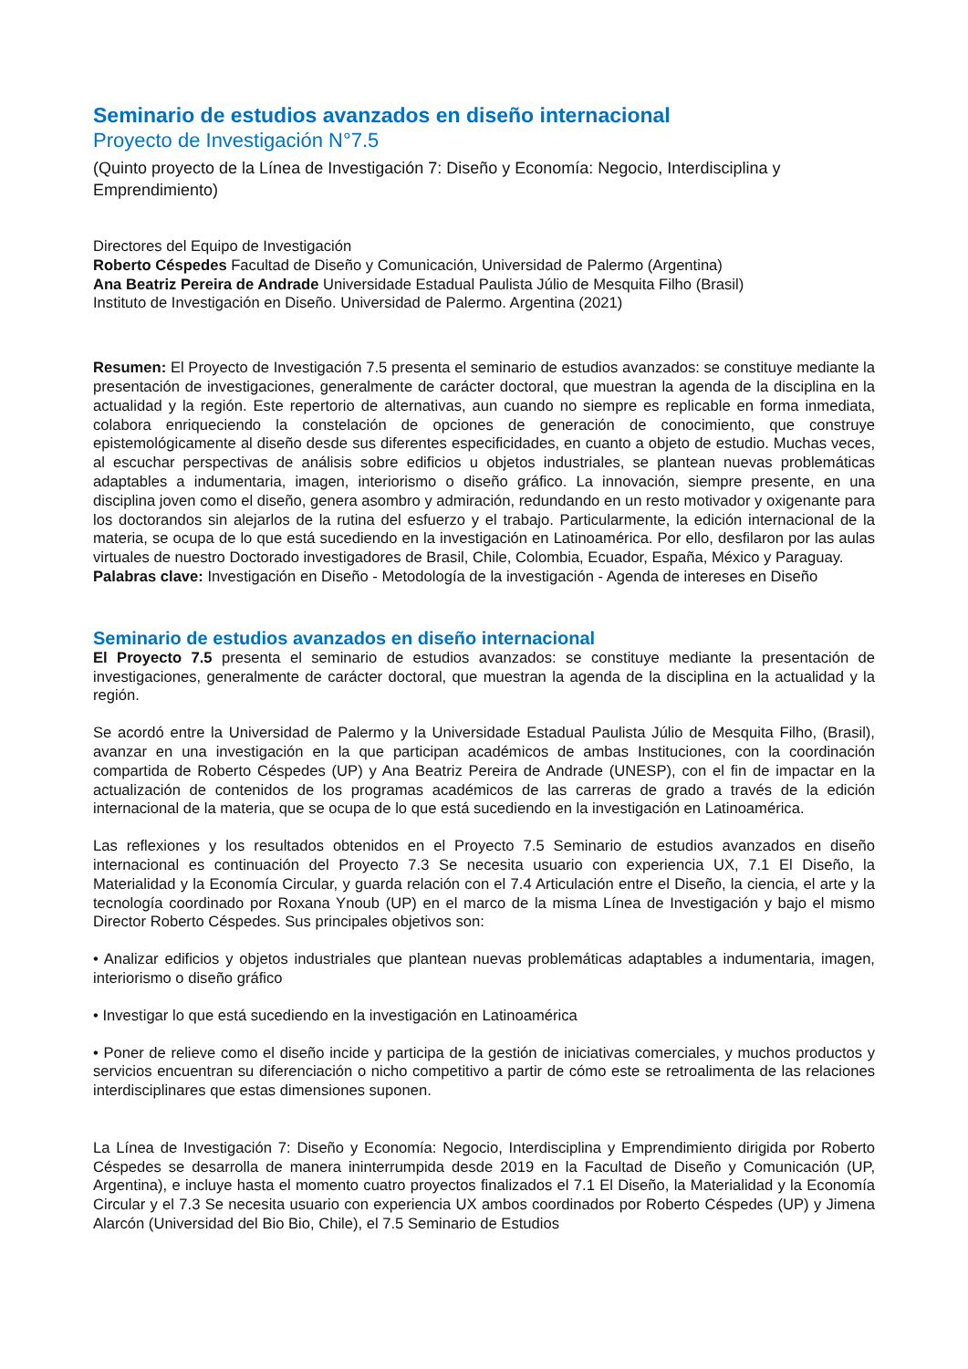Seminario de estudios avanzados en diseño internacional
Proyecto de Investigación N°7.5
(Quinto proyecto de la Línea de Investigación 7: Diseño y Economía: Negocio, Interdisciplina y Emprendimiento)
Directores del Equipo de Investigación
Roberto Céspedes Facultad de Diseño y Comunicación, Universidad de Palermo (Argentina)
Ana Beatriz Pereira de Andrade Universidade Estadual Paulista Júlio de Mesquita Filho (Brasil)
Instituto de Investigación en Diseño. Universidad de Palermo. Argentina (2021)
Resumen: El Proyecto de Investigación 7.5 presenta el seminario de estudios avanzados: se constituye mediante la presentación de investigaciones, generalmente de carácter doctoral, que muestran la agenda de la disciplina en la actualidad y la región. Este repertorio de alternativas, aun cuando no siempre es replicable en forma inmediata, colabora enriqueciendo la constelación de opciones de generación de conocimiento, que construye epistemológicamente al diseño desde sus diferentes especificidades, en cuanto a objeto de estudio. Muchas veces, al escuchar perspectivas de análisis sobre edificios u objetos industriales, se plantean nuevas problemáticas adaptables a indumentaria, imagen, interiorismo o diseño gráfico. La innovación, siempre presente, en una disciplina joven como el diseño, genera asombro y admiración, redundando en un resto motivador y oxigenante para los doctorandos sin alejarlos de la rutina del esfuerzo y el trabajo. Particularmente, la edición internacional de la materia, se ocupa de lo que está sucediendo en la investigación en Latinoamérica. Por ello, desfilaron por las aulas virtuales de nuestro Doctorado investigadores de Brasil, Chile, Colombia, Ecuador, España, México y Paraguay.
Palabras clave: Investigación en Diseño - Metodología de la investigación - Agenda de intereses en Diseño
Seminario de estudios avanzados en diseño internacional
El Proyecto 7.5 presenta el seminario de estudios avanzados: se constituye mediante la presentación de investigaciones, generalmente de carácter doctoral, que muestran la agenda de la disciplina en la actualidad y la región.
Se acordó entre la Universidad de Palermo y la Universidade Estadual Paulista Júlio de Mesquita Filho, (Brasil), avanzar en una investigación en la que participan académicos de ambas Instituciones, con la coordinación compartida de Roberto Céspedes (UP) y Ana Beatriz Pereira de Andrade (UNESP), con el fin de impactar en la actualización de contenidos de los programas académicos de las carreras de grado a través de la edición internacional de la materia, que se ocupa de lo que está sucediendo en la investigación en Latinoamérica.
Las reflexiones y los resultados obtenidos en el Proyecto 7.5 Seminario de estudios avanzados en diseño internacional es continuación del Proyecto 7.3 Se necesita usuario con experiencia UX, 7.1 El Diseño, la Materialidad y la Economía Circular, y guarda relación con el 7.4 Articulación entre el Diseño, la ciencia, el arte y la tecnología coordinado por Roxana Ynoub (UP) en el marco de la misma Línea de Investigación y bajo el mismo Director Roberto Céspedes. Sus principales objetivos son:
• Analizar edificios y objetos industriales que plantean nuevas problemáticas adaptables a indumentaria, imagen, interiorismo o diseño gráfico
• Investigar lo que está sucediendo en la investigación en Latinoamérica
• Poner de relieve como el diseño incide y participa de la gestión de iniciativas comerciales, y muchos productos y servicios encuentran su diferenciación o nicho competitivo a partir de cómo este se retroalimenta de las relaciones interdisciplinares que estas dimensiones suponen.
La Línea de Investigación 7: Diseño y Economía: Negocio, Interdisciplina y Emprendimiento dirigida por Roberto Céspedes se desarrolla de manera ininterrumpida desde 2019 en la Facultad de Diseño y Comunicación (UP, Argentina), e incluye hasta el momento cuatro proyectos finalizados el 7.1 El Diseño, la Materialidad y la Economía Circular y el 7.3 Se necesita usuario con experiencia UX ambos coordinados por Roberto Céspedes (UP) y Jimena Alarcón (Universidad del Bio Bio, Chile), el 7.5 Seminario de Estudios